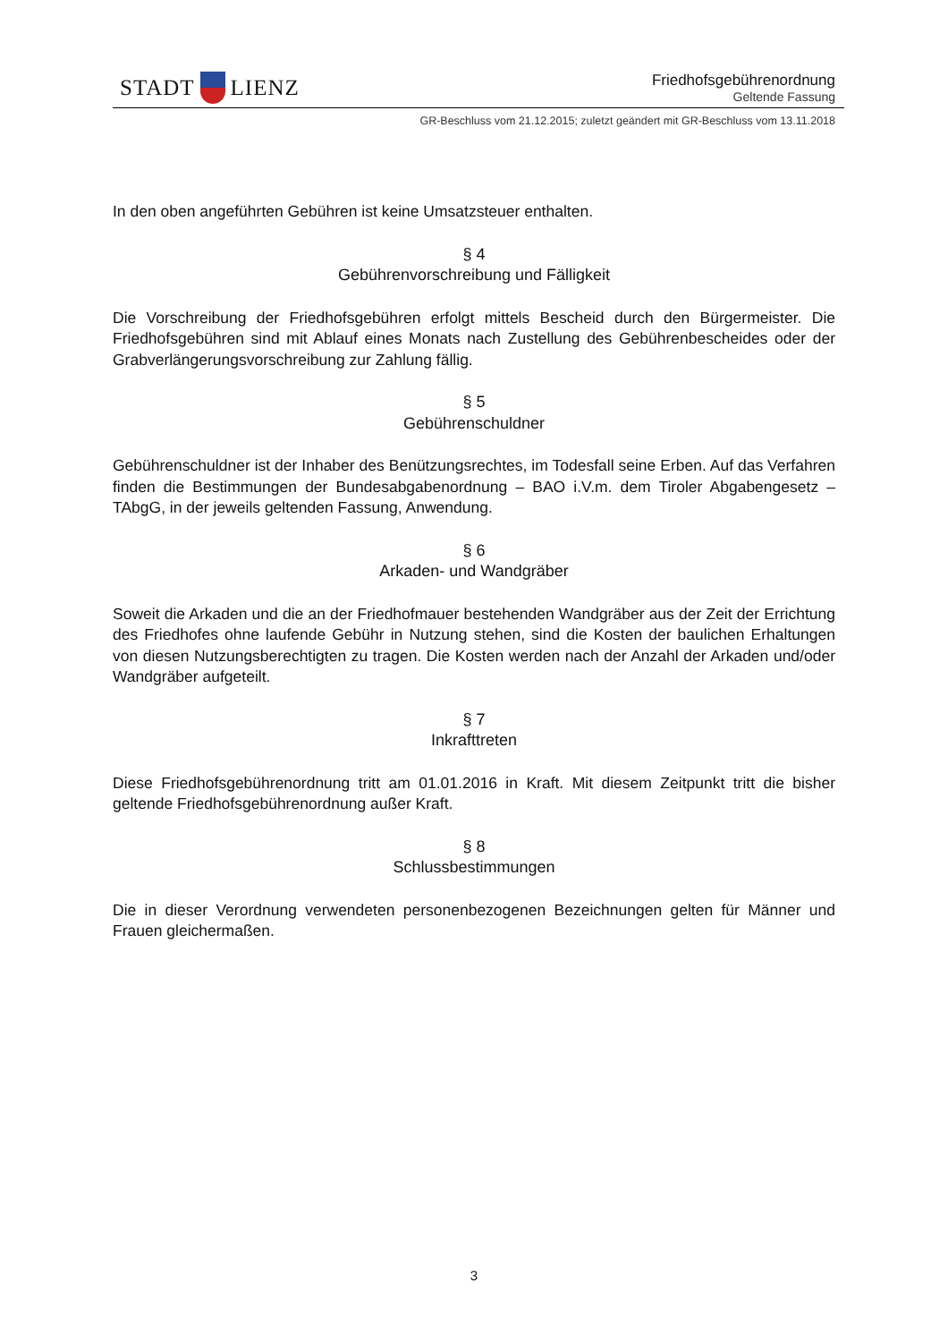STADT LIENZ
Friedhofsgebührenordnung
Geltende Fassung
GR-Beschluss vom 21.12.2015; zuletzt geändert mit GR-Beschluss vom 13.11.2018
In den oben angeführten Gebühren ist keine Umsatzsteuer enthalten.
§ 4
Gebührenvorschreibung und Fälligkeit
Die Vorschreibung der Friedhofsgebühren erfolgt mittels Bescheid durch den Bürgermeister. Die Friedhofsgebühren sind mit Ablauf eines Monats nach Zustellung des Gebührenbescheides oder der Grabverlängerungsvorschreibung zur Zahlung fällig.
§ 5
Gebührenschuldner
Gebührenschuldner ist der Inhaber des Benützungsrechtes, im Todesfall seine Erben. Auf das Verfahren finden die Bestimmungen der Bundesabgabenordnung – BAO i.V.m. dem Tiroler Abgabengesetz – TAbgG, in der jeweils geltenden Fassung, Anwendung.
§ 6
Arkaden- und Wandgräber
Soweit die Arkaden und die an der Friedhofmauer bestehenden Wandgräber aus der Zeit der Errichtung des Friedhofes ohne laufende Gebühr in Nutzung stehen, sind die Kosten der baulichen Erhaltungen von diesen Nutzungsberechtigten zu tragen. Die Kosten werden nach der Anzahl der Arkaden und/oder Wandgräber aufgeteilt.
§ 7
Inkrafttreten
Diese Friedhofsgebührenordnung tritt am 01.01.2016 in Kraft. Mit diesem Zeitpunkt tritt die bisher geltende Friedhofsgebührenordnung außer Kraft.
§ 8
Schlussbestimmungen
Die in dieser Verordnung verwendeten personenbezogenen Bezeichnungen gelten für Männer und Frauen gleichermaßen.
3